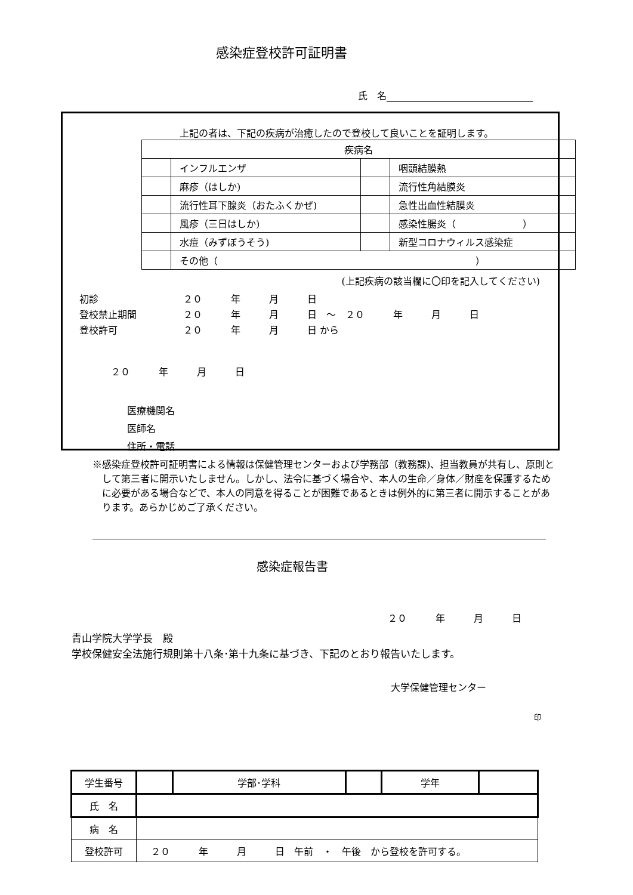感染症登校許可証明書
氏　名
上記の者は、下記の疾病が治癒したので登校して良いことを証明します。
| 疾病名 | | | |
| | インフルエンザ | | 咽頭結膜熱 |
| | 麻疹（はしか) | | 流行性角結膜炎 |
| | 流行性耳下腺炎（おたふくかぜ) | | 急性出血性結膜炎 |
| | 風疹（三日はしか) | | 感染性腸炎（ ） |
| | 水痘（みずぼうそう) | | 新型コロナウィルス感染症 |
| | その他（ ） | | |
(上記疾病の該当欄に〇印を記入してください)
| 初診 | ２０ 年 月 日 |
| 登校禁止期間 | ２０ 年 月 日 ～ ２０ 年 月 日 |
| 登校許可 | ２０ 年 月 日 から |
２０　　　年　　　月　　　日
医療機関名
医師名
住所・電話
※感染症登校許可証明書による情報は保健管理センターおよび学務部（教務課)、担当教員が共有し、原則として第三者に開示いたしません。しかし、法令に基づく場合や、本人の生命／身体／財産を保護するために必要がある場合などで、本人の同意を得ることが困難であるときは例外的に第三者に開示することがあります。あらかじめご了承ください。
感染症報告書
２０　　　年　　　月　　　日
青山学院大学学長　殿
学校保健安全法施行規則第十八条･第十九条に基づき、下記のとおり報告いたします。
大学保健管理センター
印
| 学生番号 | | 学部･学科 | | 学年 | |
| 氏 名 | | | | | |
| 病 名 | | | | | |
| 登校許可 | ２０ 年 月 日 午前 ・ 午後 から登校を許可する。 | | | | |